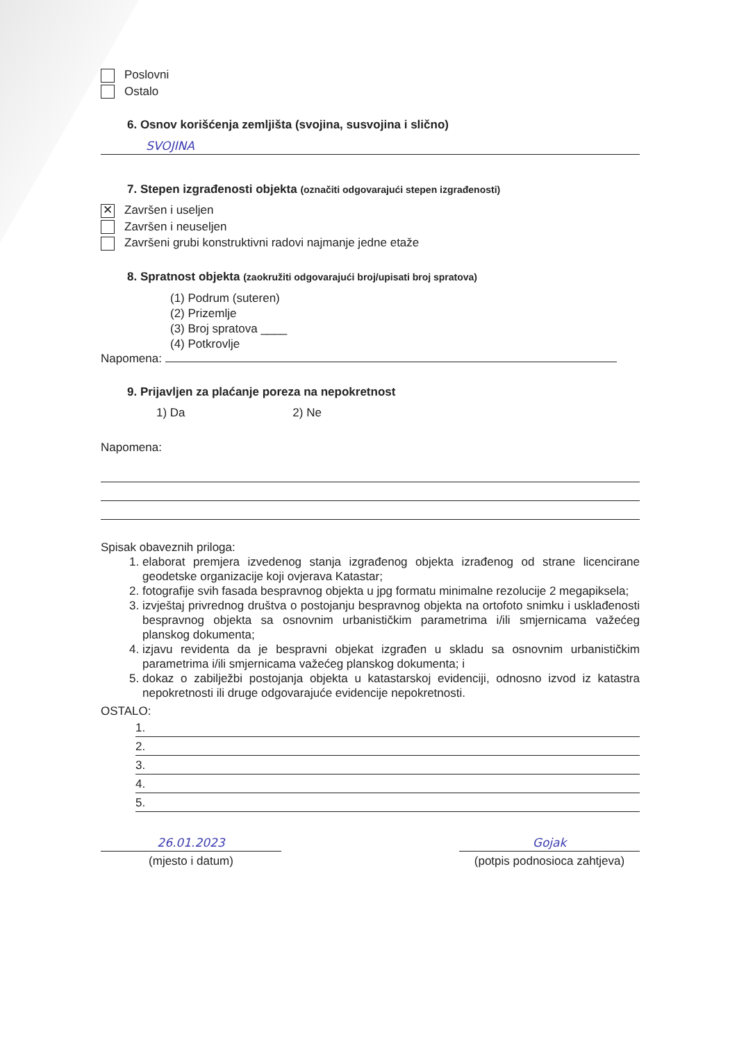Poslovni
Ostalo
6. Osnov korišćenja zemljišta (svojina, susvojina i slično)
SVOJINA
7. Stepen izgrađenosti objekta (označiti odgovarajući stepen izgrađenosti)
✕ Završen i useljen
Završen i neuseljen
Završeni grubi konstruktivni radovi najmanje jedne etaže
8. Spratnost objekta (zaokružiti odgovarajući broj/upisati broj spratova)
(1) Podrum (suteren)
(2) Prizemlje
(3) Broj spratova ____
(4) Potkrovlje
Napomena:
9. Prijavljen za plaćanje poreza na nepokretnost
1) Da 2) Ne
Napomena:
Spisak obaveznih priloga:
1. elaborat premjera izvedenog stanja izgrađenog objekta izrađenog od strane licencirane geodetske organizacije koji ovjerava Katastar;
2. fotografije svih fasada bespravnog objekta u jpg formatu minimalne rezolucije 2 megapiksela;
3. izvještaj privrednog društva o postojanju bespravnog objekta na ortofoto snimku i usklađenosti bespravnog objekta sa osnovnim urbanističkim parametrima i/ili smjernicama važećeg planskog dokumenta;
4. izjavu revidenta da je bespravni objekat izgrađen u skladu sa osnovnim urbanističkim parametrima i/ili smjernicama važećeg planskog dokumenta; i
5. dokaz o zabilježbi postojanja objekta u katastarskoj evidenciji, odnosno izvod iz katastra nepokretnosti ili druge odgovarajuće evidencije nepokretnosti.
OSTALO:
1.
2.
3.
4.
5.
26.01.2023
(mjesto i datum)
Gojak
(potpis podnosioca zahtjeva)